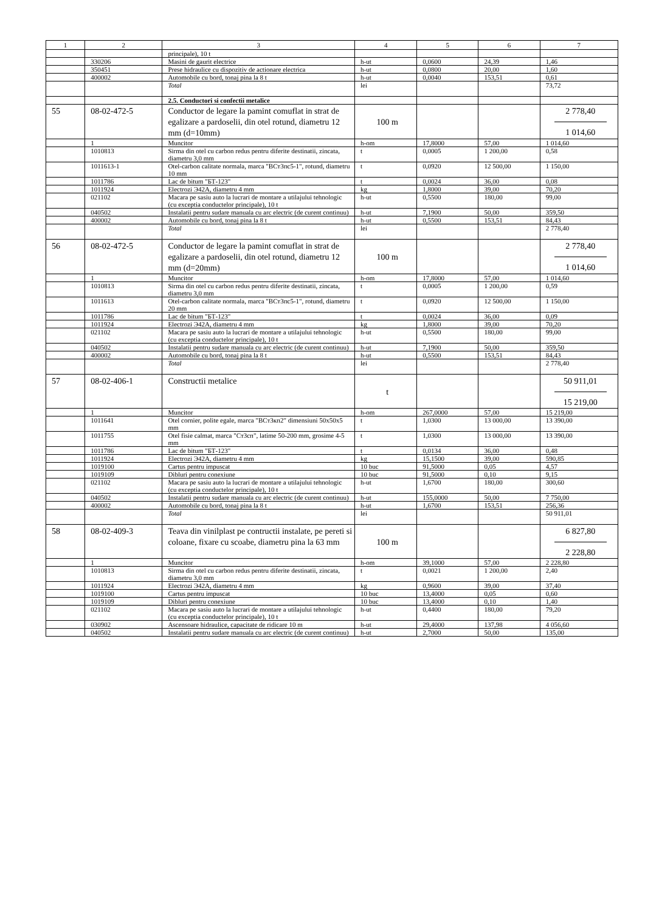| 1 | 2 | 3 | 4 | 5 | 6 | 7 |
| --- | --- | --- | --- | --- | --- | --- |
| | | principale), 10 t | | | | |
| | 330206 | Masini de gaurit electrice | h-ut | 0,0600 | 24,39 | 1,46 |
| | 350451 | Prese hidraulice cu dispozitiv de actionare electrica | h-ut | 0,0800 | 20,00 | 1,60 |
| | 400002 | Automobile cu bord, tonaj pina la 8 t | h-ut | 0,0040 | 153,51 | 0,61 |
| | | Total | lei | | | 73,72 |
| | | 2.5. Conductori si confectii metalice | | | | |
| 55 | 08-02-472-5 | Conductor de legare la pamint comuflat in strat de egalizare a pardoselii, din otel rotund, diametru 12 mm (d=10mm) | 100 m | | | 2 778,40 1 014,60 |
| | 1 | Muncitor | h-om | 17,8000 | 57,00 | 1 014,60 |
| | 1010813 | Sirma din otel cu carbon redus pentru diferite destinatii, zincata, diametru 3,0 mm | t | 0,0005 | 1 200,00 | 0,58 |
| | 1011613-1 | Otel-carbon calitate normala, marca "ВСт3пс5-1", rotund, diametru 10 mm | t | 0,0920 | 12 500,00 | 1 150,00 |
| | 1011786 | Lac de bitum "БТ-123" | t | 0,0024 | 36,00 | 0,08 |
| | 1011924 | Electrozi Э42А, diametru 4 mm | kg | 1,8000 | 39,00 | 70,20 |
| | 021102 | Macara pe sasiu auto la lucrari de montare a utilajului tehnologic (cu exceptia conductelor principale), 10 t | h-ut | 0,5500 | 180,00 | 99,00 |
| | 040502 | Instalatii pentru sudare manuala cu arc electric (de curent continuu) | h-ut | 7,1900 | 50,00 | 359,50 |
| | 400002 | Automobile cu bord, tonaj pina la 8 t | h-ut | 0,5500 | 153,51 | 84,43 |
| | | Total | lei | | | 2 778,40 |
| 56 | 08-02-472-5 | Conductor de legare la pamint comuflat in strat de egalizare a pardoselii, din otel rotund, diametru 12 mm (d=20mm) | 100 m | | | 2 778,40 1 014,60 |
| | 1 | Muncitor | h-om | 17,8000 | 57,00 | 1 014,60 |
| | 1010813 | Sirma din otel cu carbon redus pentru diferite destinatii, zincata, diametru 3,0 mm | t | 0,0005 | 1 200,00 | 0,59 |
| | 1011613 | Otel-carbon calitate normala, marca "ВСт3пс5-1", rotund, diametru 20 mm | t | 0,0920 | 12 500,00 | 1 150,00 |
| | 1011786 | Lac de bitum "БТ-123" | t | 0,0024 | 36,00 | 0,09 |
| | 1011924 | Electrozi Э42А, diametru 4 mm | kg | 1,8000 | 39,00 | 70,20 |
| | 021102 | Macara pe sasiu auto la lucrari de montare a utilajului tehnologic (cu exceptia conductelor principale), 10 t | h-ut | 0,5500 | 180,00 | 99,00 |
| | 040502 | Instalatii pentru sudare manuala cu arc electric (de curent continuu) | h-ut | 7,1900 | 50,00 | 359,50 |
| | 400002 | Automobile cu bord, tonaj pina la 8 t | h-ut | 0,5500 | 153,51 | 84,43 |
| | | Total | lei | | | 2 778,40 |
| 57 | 08-02-406-1 | Constructii metalice | t | | | 50 911,01 15 219,00 |
| | 1 | Muncitor | h-om | 267,0000 | 57,00 | 15 219,00 |
| | 1011641 | Otel cornier, polite egale, marca "ВСт3кп2" dimensiuni 50x50x5 mm | t | 1,0300 | 13 000,00 | 13 390,00 |
| | 1011755 | Otel fisie calmat, marca "Ст3сп", latime 50-200 mm, grosime 4-5 mm | t | 1,0300 | 13 000,00 | 13 390,00 |
| | 1011786 | Lac de bitum "БТ-123" | t | 0,0134 | 36,00 | 0,48 |
| | 1011924 | Electrozi Э42А, diametru 4 mm | kg | 15,1500 | 39,00 | 590,85 |
| | 1019100 | Cartus pentru impuscat | 10 buc | 91,5000 | 0,05 | 4,57 |
| | 1019109 | Dibluri pentru conexiune | 10 buc | 91,5000 | 0,10 | 9,15 |
| | 021102 | Macara pe sasiu auto la lucrari de montare a utilajului tehnologic (cu exceptia conductelor principale), 10 t | h-ut | 1,6700 | 180,00 | 300,60 |
| | 040502 | Instalatii pentru sudare manuala cu arc electric (de curent continuu) | h-ut | 155,0000 | 50,00 | 7 750,00 |
| | 400002 | Automobile cu bord, tonaj pina la 8 t | h-ut | 1,6700 | 153,51 | 256,36 |
| | | Total | lei | | | 50 911,01 |
| 58 | 08-02-409-3 | Teava din vinilplast pe contructii instalate, pe pereti si coloane, fixare cu scoabe, diametru pina la 63 mm | 100 m | | | 6 827,80 2 228,80 |
| | 1 | Muncitor | h-om | 39,1000 | 57,00 | 2 228,80 |
| | 1010813 | Sirma din otel cu carbon redus pentru diferite destinatii, zincata, diametru 3,0 mm | t | 0,0021 | 1 200,00 | 2,40 |
| | 1011924 | Electrozi Э42А, diametru 4 mm | kg | 0,9600 | 39,00 | 37,40 |
| | 1019100 | Cartus pentru impuscat | 10 buc | 13,4000 | 0,05 | 0,60 |
| | 1019109 | Dibluri pentru conexiune | 10 buc | 13,4000 | 0,10 | 1,40 |
| | 021102 | Macara pe sasiu auto la lucrari de montare a utilajului tehnologic (cu exceptia conductelor principale), 10 t | h-ut | 0,4400 | 180,00 | 79,20 |
| | 030902 | Ascensoare hidraulice, capacitate de ridicare 10 m | h-ut | 29,4000 | 137,98 | 4 056,60 |
| | 040502 | Instalatii pentru sudare manuala cu arc electric (de curent continuu) | h-ut | 2,7000 | 50,00 | 135,00 |